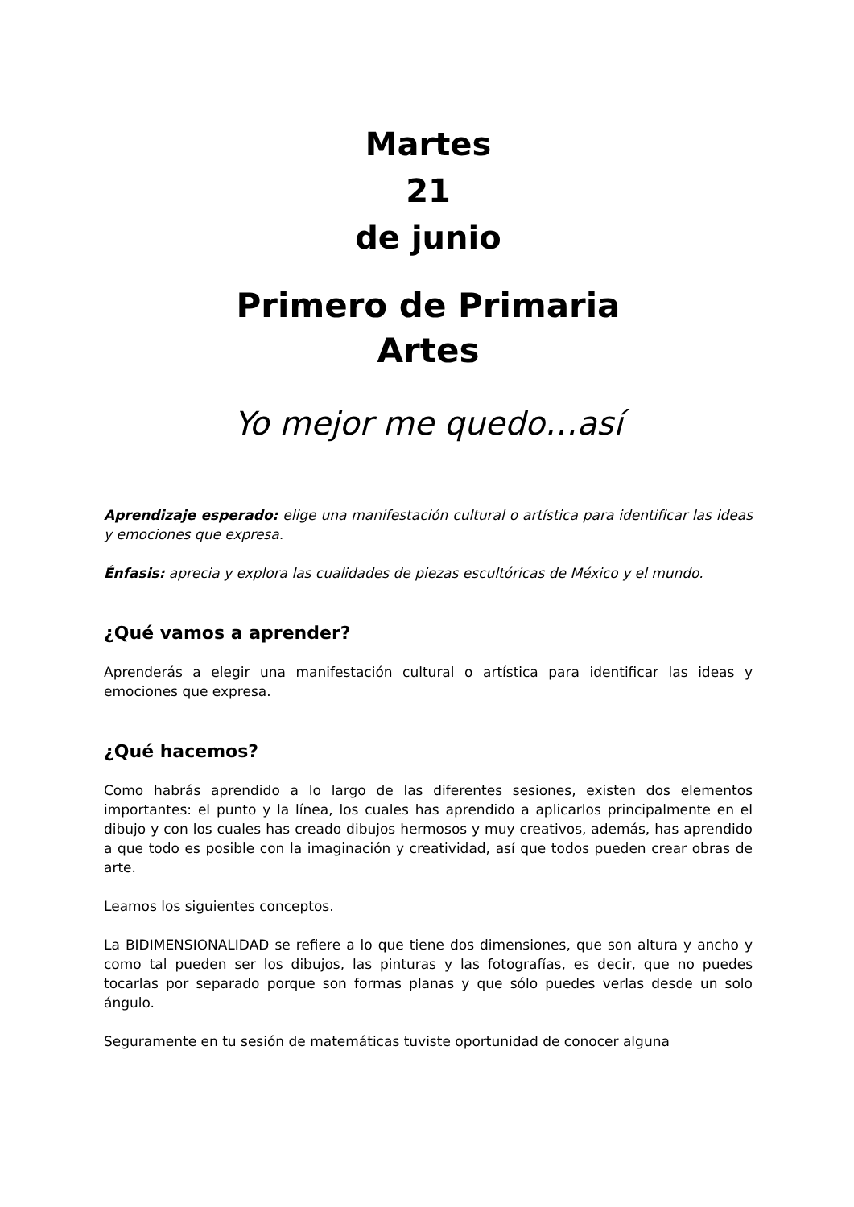Martes
21
de junio
Primero de Primaria
Artes
Yo mejor me quedo…así
Aprendizaje esperado: elige una manifestación cultural o artística para identificar las ideas y emociones que expresa.
Énfasis: aprecia y explora las cualidades de piezas escultóricas de México y el mundo.
¿Qué vamos a aprender?
Aprenderás a elegir una manifestación cultural o artística para identificar las ideas y emociones que expresa.
¿Qué hacemos?
Como habrás aprendido a lo largo de las diferentes sesiones, existen dos elementos importantes: el punto y la línea, los cuales has aprendido a aplicarlos principalmente en el dibujo y con los cuales has creado dibujos hermosos y muy creativos, además, has aprendido a que todo es posible con la imaginación y creatividad, así que todos pueden crear obras de arte.
Leamos los siguientes conceptos.
La BIDIMENSIONALIDAD se refiere a lo que tiene dos dimensiones, que son altura y ancho y como tal pueden ser los dibujos, las pinturas y las fotografías, es decir, que no puedes tocarlas por separado porque son formas planas y que sólo puedes verlas desde un solo ángulo.
Seguramente en tu sesión de matemáticas tuviste oportunidad de conocer alguna